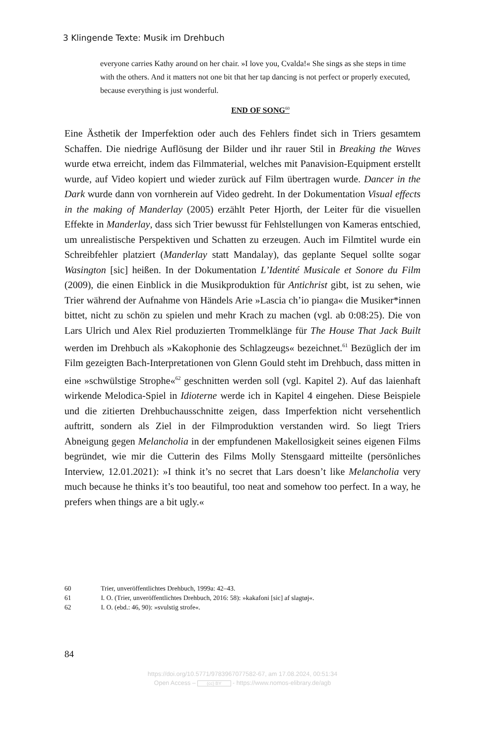3 Klingende Texte: Musik im Drehbuch
everyone carries Kathy around on her chair. »I love you, Cvalda!« She sings as she steps in time with the others. And it matters not one bit that her tap dancing is not perfect or properly executed, because everything is just wonderful.
END OF SONG<sup>60</sup>
Eine Ästhetik der Imperfektion oder auch des Fehlers findet sich in Triers gesamtem Schaffen. Die niedrige Auflösung der Bilder und ihr rauer Stil in Breaking the Waves wurde etwa erreicht, indem das Filmmaterial, welches mit Panavision-Equipment erstellt wurde, auf Video kopiert und wieder zurück auf Film übertragen wurde. Dancer in the Dark wurde dann von vornherein auf Video gedreht. In der Dokumentation Visual effects in the making of Manderlay (2005) erzählt Peter Hjorth, der Leiter für die visuellen Effekte in Manderlay, dass sich Trier bewusst für Fehlstellungen von Kameras entschied, um unrealistische Perspektiven und Schatten zu erzeugen. Auch im Filmtitel wurde ein Schreibfehler platziert (Manderlay statt Mandalay), das geplante Sequel sollte sogar Wasington [sic] heißen. In der Dokumentation L’Identité Musicale et Sonore du Film (2009), die einen Einblick in die Musikproduktion für Antichrist gibt, ist zu sehen, wie Trier während der Aufnahme von Händels Arie »Lascia ch’io pianga« die Musiker*innen bittet, nicht zu schön zu spielen und mehr Krach zu machen (vgl. ab 0:08:25). Die von Lars Ulrich und Alex Riel produzierten Trommelklänge für The House That Jack Built werden im Drehbuch als »Kakophonie des Schlagzeugs« bezeichnet.<sup>61</sup> Bezüglich der im Film gezeigten Bach-Interpretationen von Glenn Gould steht im Drehbuch, dass mitten in eine »schwülstige Strophe«<sup>62</sup> geschnitten werden soll (vgl. Kapitel 2). Auf das laienhaft wirkende Melodica-Spiel in Idioterne werde ich in Kapitel 4 eingehen. Diese Beispiele und die zitierten Drehbuchausschnitte zeigen, dass Imperfektion nicht versehentlich auftritt, sondern als Ziel in der Filmproduktion verstanden wird. So liegt Triers Abneigung gegen Melancholia in der empfundenen Makellosigkeit seines eigenen Films begründet, wie mir die Cutterin des Films Molly Stensgaard mitteilte (persönliches Interview, 12.01.2021): »I think it’s no secret that Lars doesn’t like Melancholia very much because he thinks it’s too beautiful, too neat and somehow too perfect. In a way, he prefers when things are a bit ugly.«
60 Trier, unveröffentlichtes Drehbuch, 1999a: 42–43.
61 I. O. (Trier, unveröffentlichtes Drehbuch, 2016: 58): »kakafoni [sic] af slagtøj«.
62 I. O. (ebd.: 46, 90): »svulstig strofe«.
84
https://doi.org/10.5771/9783967077582-67, am 17.08.2024, 00:51:34
Open Access – (cc) BY - https://www.nomos-elibrary.de/agb